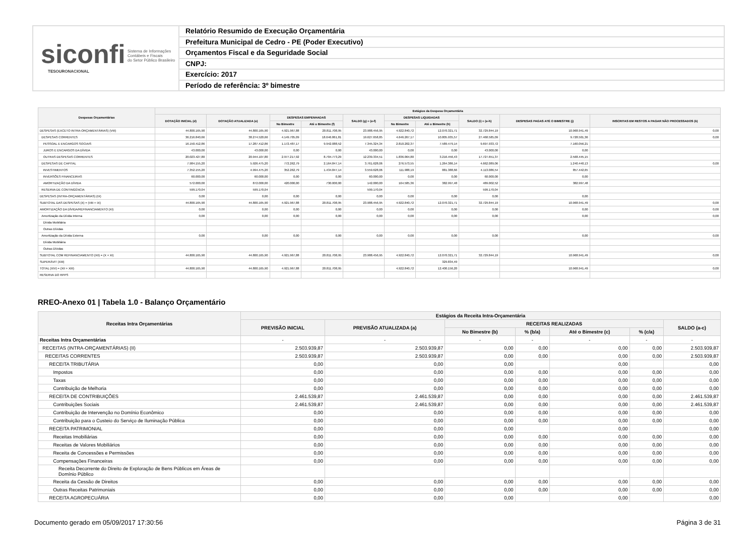siconfi Sistema de Informações
Contábeis e Fiscais
do Setor Público Brasileiro
TESOURONACIONAL
Relatório Resumido de Execução Orçamentária
Prefeitura Municipal de Cedro - PE (Poder Executivo)
Orçamentos Fiscal e da Seguridade Social
CNPJ:
Exercício: 2017
Período de referência: 3º bimestre
| Despesas Orçamentárias | Estágios da Despesa Orçamentária | | | | | | | | | |
| --- | --- | --- | --- | --- | --- | --- | --- | --- | --- | --- |
| | DOTAÇÃO INICIAL (d) | DOTAÇÃO ATUALIZADA (e) | DESPESAS EMPENHADAS | | SALDO (g) = (e-f) | DESPESAS LIQUIDADAS | | SALDO (i) = (e-h) | DESPESAS PAGAS ATÉ O BIMESTRE (j) | INSCRITAS EM RESTOS A PAGAR NÃO PROCESSADOS (k) |
| | | | No Bimestre | Até o Bimestre (f) | | No Bimestre | Até o Bimestre (h) | | | |
| DESPESAS (EXCETO INTRA-ORÇAMENTÁRIAS) (VIII) | 44.800.165,90 | 44.800.165,90 | 4.921.967,88 | 20.811.708,95 | 23.988.456,95 | 4.922.840,72 | 12.070.321,71 | 32.729.844,19 | 10.968.941,49 | 0,00 |
| DESPESAS CORRENTES | 36.216.840,66 | 38.274.520,66 | 4.149.705,09 | 18.646.861,81 | 19.627.658,85 | 4.646.267,17 | 10.805.935,57 | 27.468.585,09 | 9.728.501,36 | 0,00 |
| PESSOAL E ENCARGOS SOCIAIS | 16.150.412,86 | 17.287.412,86 | 1.172.487,17 | 9.942.088,52 | 7.345.324,34 | 2.810.202,37 | 7.589.479,14 | 9.697.933,72 | 7.160.056,21 | |
| JUROS E ENCARGOS DA DÍVIDA | 43.000,00 | 43.000,00 | 0,00 | 0,00 | 43.000,00 | 0,00 | 0,00 | 43.000,00 | 0,00 | |
| OUTRAS DESPESAS CORRENTES | 20.023.427,80 | 20.944.107,80 | 2.977.217,92 | 8.704.773,29 | 12.239.334,51 | 1.836.064,80 | 3.216.456,43 | 17.727.651,37 | 2.568.445,15 | |
| DESPESAS DE CAPITAL | 7.984.155,20 | 5.926.475,20 | 772.262,79 | 2.164.847,14 | 3.761.628,06 | 276.573,55 | 1.264.386,14 | 4.662.089,06 | 1.240.440,13 | 0,00 |
| INVESTIMENTOS | 7.352.155,20 | 4.994.475,20 | 352.262,79 | 1.434.847,14 | 3.559.628,06 | 111.988,19 | 881.388,66 | 4.113.086,54 | 857.442,65 | |
| INVERSÕES FINANCEIRAS | 60.000,00 | 60.000,00 | 0,00 | 0,00 | 60.000,00 | 0,00 | 0,00 | 60.000,00 | 0,00 | |
| AMORTIZAÇÃO DA DÍVIDA | 572.000,00 | 872.000,00 | 420.000,00 | 730.000,00 | 142.000,00 | 164.585,36 | 382.997,48 | 489.002,52 | 382.997,48 | |
| RESERVA DE CONTINGÊNCIA | 599.170,04 | 599.170,04 | | | 599.170,04 | | | 599.170,04 | | |
| DESPESAS (INTRA-ORÇAMENTÁRIAS) (IX) | 0,00 | 0,00 | 0,00 | 0,00 | 0,00 | 0,00 | 0,00 | 0,00 | 0,00 | |
| SUBTOTAL DAS DESPESAS (X) = (VIII + IX) | 44.800.165,90 | 44.800.165,90 | 4.921.967,88 | 20.811.708,95 | 23.988.456,95 | 4.922.840,72 | 12.070.321,71 | 32.729.844,19 | 10.968.941,49 | 0,00 |
| AMORTIZAÇÃO DA DÍVIDA/REFINANCIAMENTO (XI) | 0,00 | 0,00 | 0,00 | 0,00 | 0,00 | 0,00 | 0,00 | 0,00 | 0,00 | 0,00 |
| Amortização da Dívida Interna | 0,00 | 0,00 | 0,00 | 0,00 | 0,00 | 0,00 | 0,00 | 0,00 | 0,00 | 0,00 |
| Dívida Mobiliária | | | | | | | | | | |
| Outras Dívidas | | | | | | | | | | |
| Amortização da Dívida Externa | 0,00 | 0,00 | 0,00 | 0,00 | 0,00 | 0,00 | 0,00 | 0,00 | 0,00 | 0,00 |
| Dívida Mobiliária | | | | | | | | | | |
| Outras Dívidas | | | | | | | | | | |
| SUBTOTAL COM REFINANCIAMENTO (XII) = (X + XI) | 44.800.165,90 | 44.800.165,90 | 4.921.967,88 | 20.811.708,95 | 23.988.456,95 | 4.922.840,72 | 12.070.321,71 | 32.729.844,19 | 10.968.941,49 | 0,00 |
| SUPERÁVIT (XIII) | | | | | | | 329.834,49 | | | |
| TOTAL (XIV) = (XII + XIII) | 44.800.165,90 | 44.800.165,90 | 4.921.967,88 | 20.811.708,95 | | 4.922.840,72 | 12.400.156,20 | | 10.968.941,49 | 0,00 |
| RESERVA DO RPPS | | | | | | | | | | |
RREO-Anexo 01 | Tabela 1.0 - Balanço Orçamentário
| Receitas Intra Orçamentárias | Estágios da Receita Intra-Orçamentária | | | | | | |
| --- | --- | --- | --- | --- | --- | --- | --- |
| | PREVISÃO INICIAL | PREVISÃO ATUALIZADA (a) | RECEITAS REALIZADAS | | | | SALDO (a-c) |
| | | | No Bimestre (b) | % (b/a) | Até o Bimestre (c) | % (c/a) | |
| Receitas Intra Orçamentárias | - | - | - | - | - | - | - |
| RECEITAS (INTRA-ORÇAMENTÁRIAS) (II) | 2.503.939,87 | 2.503.939,87 | 0,00 | 0,00 | 0,00 | 0,00 | 2.503.939,87 |
| RECEITAS CORRENTES | 2.503.939,87 | 2.503.939,87 | 0,00 | 0,00 | 0,00 | 0,00 | 2.503.939,87 |
| RECEITA TRIBUTÁRIA | 0,00 | 0,00 | 0,00 | | 0,00 | | 0,00 |
| Impostos | 0,00 | 0,00 | 0,00 | 0,00 | 0,00 | 0,00 | 0,00 |
| Taxas | 0,00 | 0,00 | 0,00 | 0,00 | 0,00 | 0,00 | 0,00 |
| Contribuição de Melhoria | 0,00 | 0,00 | 0,00 | 0,00 | 0,00 | 0,00 | 0,00 |
| RECEITA DE CONTRIBUIÇÕES | 2.461.539,87 | 2.461.539,87 | 0,00 | 0,00 | 0,00 | 0,00 | 2.461.539,87 |
| Contribuições Sociais | 2.461.539,87 | 2.461.539,87 | 0,00 | 0,00 | 0,00 | 0,00 | 2.461.539,87 |
| Contribuição de Intervenção no Domínio Econômico | 0,00 | 0,00 | 0,00 | 0,00 | 0,00 | 0,00 | 0,00 |
| Contribuição para o Custeio do Serviço de Iluminação Pública | 0,00 | 0,00 | 0,00 | 0,00 | 0,00 | 0,00 | 0,00 |
| RECEITA PATRIMONIAL | 0,00 | 0,00 | 0,00 | | 0,00 | | 0,00 |
| Receitas Imobiliárias | 0,00 | 0,00 | 0,00 | 0,00 | 0,00 | 0,00 | 0,00 |
| Receitas de Valores Mobiliários | 0,00 | 0,00 | 0,00 | 0,00 | 0,00 | 0,00 | 0,00 |
| Receita de Concessões e Permissões | 0,00 | 0,00 | 0,00 | 0,00 | 0,00 | 0,00 | 0,00 |
| Compensações Financeiras | 0,00 | 0,00 | 0,00 | 0,00 | 0,00 | 0,00 | 0,00 |
| Receita Decorrente do Direito de Exploração de Bens Públicos em Áreas de Domínio Público | | | | | | | |
| Receita da Cessão de Direitos | 0,00 | 0,00 | 0,00 | 0,00 | 0,00 | 0,00 | 0,00 |
| Outras Receitas Patrimoniais | 0,00 | 0,00 | 0,00 | 0,00 | 0,00 | 0,00 | 0,00 |
| RECEITA AGROPECUÁRIA | 0,00 | 0,00 | 0,00 | | 0,00 | | 0,00 |
Documento gerado em 05/09/2017 17:30:56 Página 3 de 31